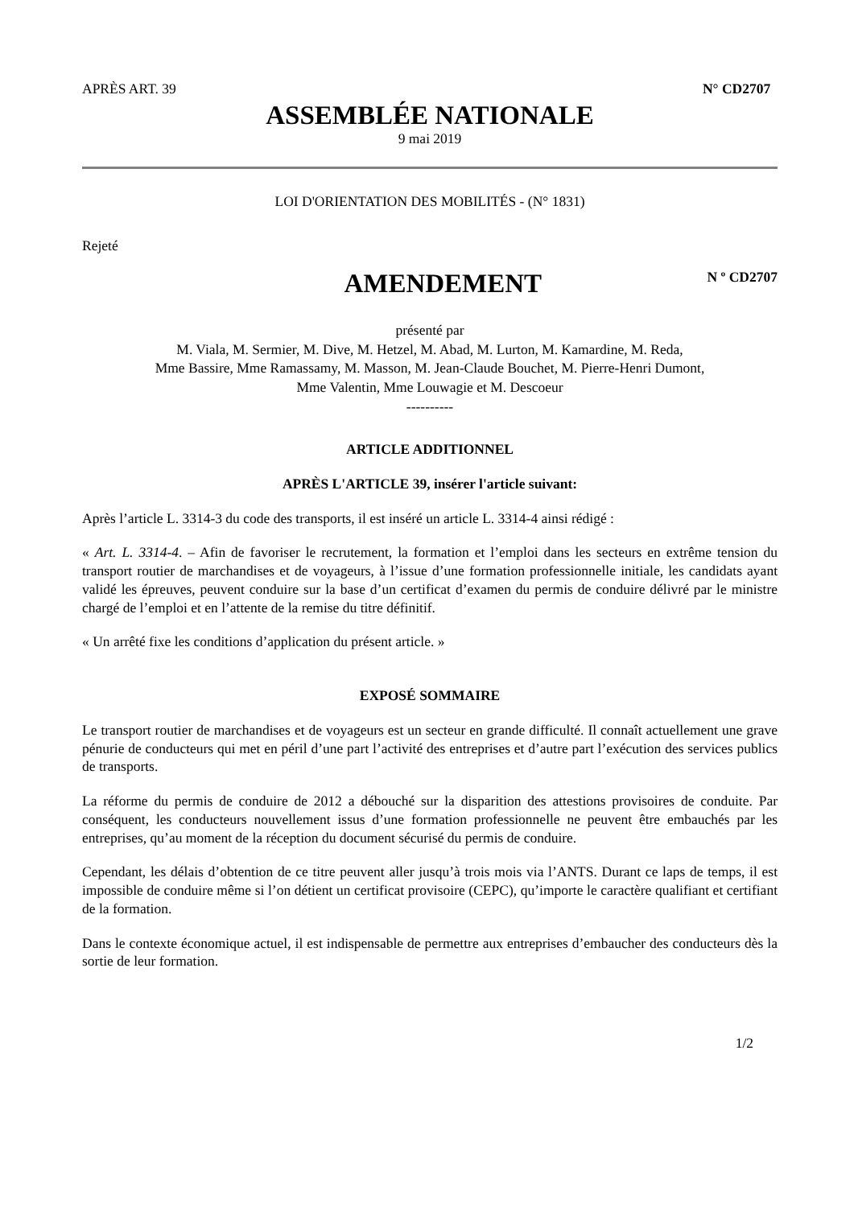APRÈS ART. 39 N° CD2707
ASSEMBLÉE NATIONALE
9 mai 2019
LOI D'ORIENTATION DES MOBILITÉS - (N° 1831)
Rejeté
AMENDEMENT N º CD2707
présenté par
M. Viala, M. Sermier, M. Dive, M. Hetzel, M. Abad, M. Lurton, M. Kamardine, M. Reda,
Mme Bassire, Mme Ramassamy, M. Masson, M. Jean-Claude Bouchet, M. Pierre-Henri Dumont,
Mme Valentin, Mme Louwagie et M. Descoeur
----------
ARTICLE ADDITIONNEL
APRÈS L'ARTICLE 39, insérer l'article suivant:
Après l’article L. 3314-3 du code des transports, il est inséré un article L. 3314-4 ainsi rédigé :
« Art. L. 3314-4. – Afin de favoriser le recrutement, la formation et l’emploi dans les secteurs en extrême tension du transport routier de marchandises et de voyageurs, à l’issue d’une formation professionnelle initiale, les candidats ayant validé les épreuves, peuvent conduire sur la base d’un certificat d’examen du permis de conduire délivré par le ministre chargé de l’emploi et en l’attente de la remise du titre définitif.
« Un arrêté fixe les conditions d’application du présent article. »
EXPOSÉ SOMMAIRE
Le transport routier de marchandises et de voyageurs est un secteur en grande difficulté. Il connaît actuellement une grave pénurie de conducteurs qui met en péril d’une part l’activité des entreprises et d’autre part l’exécution des services publics de transports.
La réforme du permis de conduire de 2012 a débouché sur la disparition des attestions provisoires de conduite. Par conséquent, les conducteurs nouvellement issus d’une formation professionnelle ne peuvent être embauchés par les entreprises, qu’au moment de la réception du document sécurisé du permis de conduire.
Cependant, les délais d’obtention de ce titre peuvent aller jusqu’à trois mois via l’ANTS. Durant ce laps de temps, il est impossible de conduire même si l’on détient un certificat provisoire (CEPC), qu’importe le caractère qualifiant et certifiant de la formation.
Dans le contexte économique actuel, il est indispensable de permettre aux entreprises d’embaucher des conducteurs dès la sortie de leur formation.
1/2